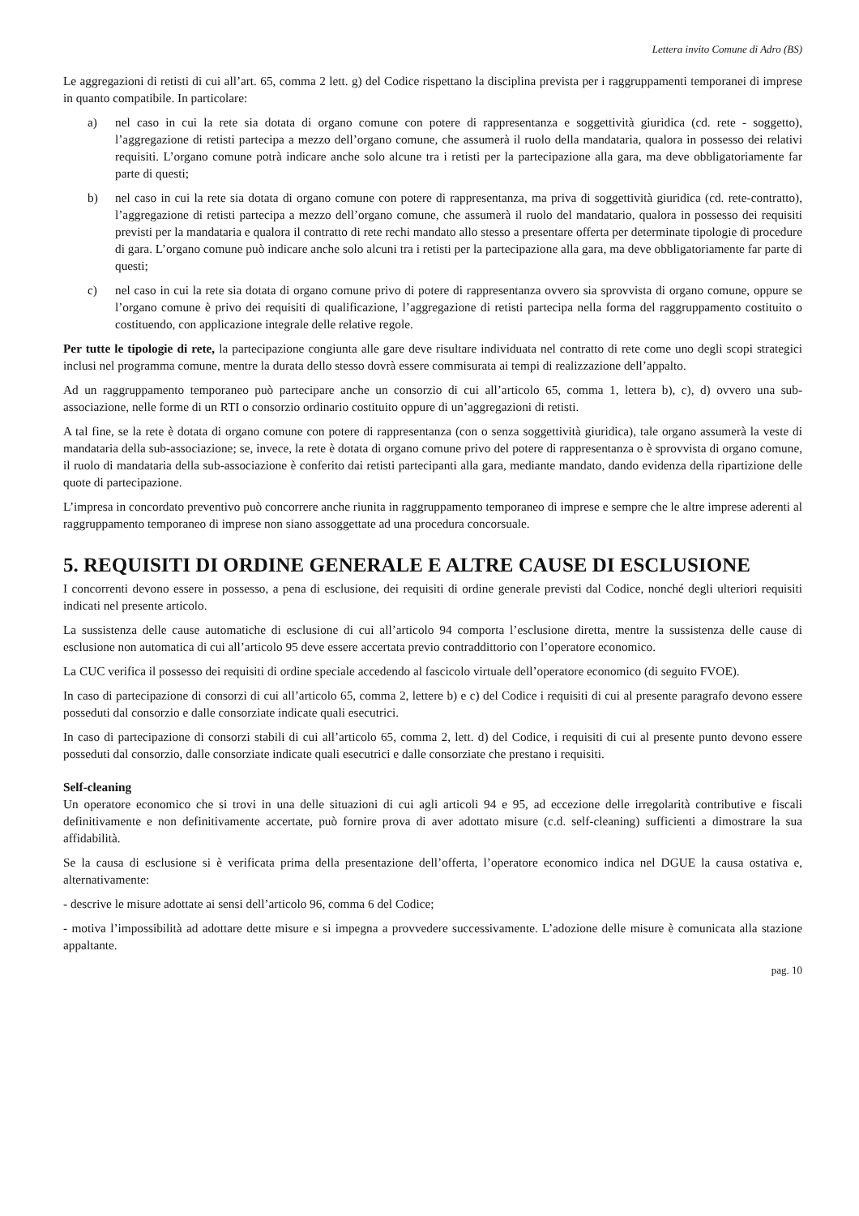Lettera invito Comune di Adro (BS)
Le aggregazioni di retisti di cui all’art. 65, comma 2 lett. g) del Codice rispettano la disciplina prevista per i raggruppamenti temporanei di imprese in quanto compatibile. In particolare:
a) nel caso in cui la rete sia dotata di organo comune con potere di rappresentanza e soggettività giuridica (cd. rete - soggetto), l’aggregazione di retisti partecipa a mezzo dell’organo comune, che assumerà il ruolo della mandataria, qualora in possesso dei relativi requisiti. L’organo comune potrà indicare anche solo alcune tra i retisti per la partecipazione alla gara, ma deve obbligatoriamente far parte di questi;
b) nel caso in cui la rete sia dotata di organo comune con potere di rappresentanza, ma priva di soggettività giuridica (cd. rete-contratto), l’aggregazione di retisti partecipa a mezzo dell’organo comune, che assumerà il ruolo del mandatario, qualora in possesso dei requisiti previsti per la mandataria e qualora il contratto di rete rechi mandato allo stesso a presentare offerta per determinate tipologie di procedure di gara. L’organo comune può indicare anche solo alcuni tra i retisti per la partecipazione alla gara, ma deve obbligatoriamente far parte di questi;
c) nel caso in cui la rete sia dotata di organo comune privo di potere di rappresentanza ovvero sia sprovvista di organo comune, oppure se l’organo comune è privo dei requisiti di qualificazione, l’aggregazione di retisti partecipa nella forma del raggruppamento costituito o costituendo, con applicazione integrale delle relative regole.
Per tutte le tipologie di rete, la partecipazione congiunta alle gare deve risultare individuata nel contratto di rete come uno degli scopi strategici inclusi nel programma comune, mentre la durata dello stesso dovrà essere commisurata ai tempi di realizzazione dell’appalto.
Ad un raggruppamento temporaneo può partecipare anche un consorzio di cui all’articolo 65, comma 1, lettera b), c), d) ovvero una sub-associazione, nelle forme di un RTI o consorzio ordinario costituito oppure di un’aggregazioni di retisti.
A tal fine, se la rete è dotata di organo comune con potere di rappresentanza (con o senza soggettività giuridica), tale organo assumerà la veste di mandataria della sub-associazione; se, invece, la rete è dotata di organo comune privo del potere di rappresentanza o è sprovvista di organo comune, il ruolo di mandataria della sub-associazione è conferito dai retisti partecipanti alla gara, mediante mandato, dando evidenza della ripartizione delle quote di partecipazione.
L’impresa in concordato preventivo può concorrere anche riunita in raggruppamento temporaneo di imprese e sempre che le altre imprese aderenti al raggruppamento temporaneo di imprese non siano assoggettate ad una procedura concorsuale.
5. REQUISITI DI ORDINE GENERALE E ALTRE CAUSE DI ESCLUSIONE
I concorrenti devono essere in possesso, a pena di esclusione, dei requisiti di ordine generale previsti dal Codice, nonché degli ulteriori requisiti indicati nel presente articolo.
La sussistenza delle cause automatiche di esclusione di cui all’articolo 94 comporta l’esclusione diretta, mentre la sussistenza delle cause di esclusione non automatica di cui all’articolo 95 deve essere accertata previo contraddittorio con l’operatore economico.
La CUC verifica il possesso dei requisiti di ordine speciale accedendo al fascicolo virtuale dell’operatore economico (di seguito FVOE).
In caso di partecipazione di consorzi di cui all’articolo 65, comma 2, lettere b) e c) del Codice i requisiti di cui al presente paragrafo devono essere posseduti dal consorzio e dalle consorziate indicate quali esecutrici.
In caso di partecipazione di consorzi stabili di cui all’articolo 65, comma 2, lett. d) del Codice, i requisiti di cui al presente punto devono essere posseduti dal consorzio, dalle consorziate indicate quali esecutrici e dalle consorziate che prestano i requisiti.
Self-cleaning
Un operatore economico che si trovi in una delle situazioni di cui agli articoli 94 e 95, ad eccezione delle irregolarità contributive e fiscali definitivamente e non definitivamente accertate, può fornire prova di aver adottato misure (c.d. self-cleaning) sufficienti a dimostrare la sua affidabilità.
Se la causa di esclusione si è verificata prima della presentazione dell’offerta, l’operatore economico indica nel DGUE la causa ostativa e, alternativamente:
- descrive le misure adottate ai sensi dell’articolo 96, comma 6 del Codice;
- motiva l’impossibilità ad adottare dette misure e si impegna a provvedere successivamente. L’adozione delle misure è comunicata alla stazione appaltante.
pag. 10